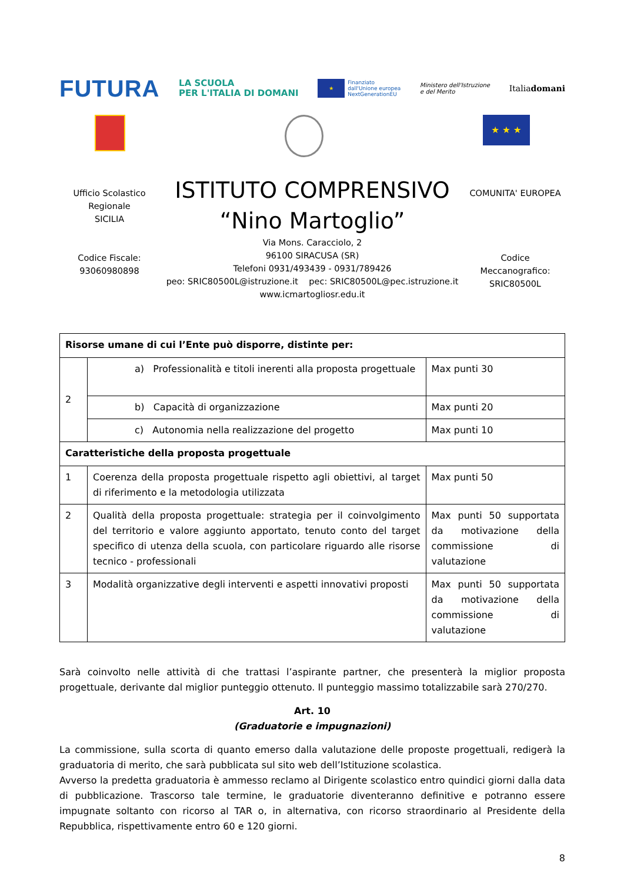FUTURA LA SCUOLA
PER L'ITALIA DI DOMANI ★ Finanziato
dall'Unione europea
NextGenerationEU Ministero dell'Istruzione
e del Merito Italiadomani
★ ★ ★
Ufficio Scolastico
Regionale
SICILIA
Codice Fiscale:
93060980898
ISTITUTO COMPRENSIVO
“Nino Martoglio”
Via Mons. Caracciolo, 2
96100 SIRACUSA (SR)
Telefoni 0931/493439 - 0931/789426
peo: SRIC80500L@istruzione.it pec: SRIC80500L@pec.istruzione.it
www.icmartogliosr.edu.it
COMUNITA' EUROPEA
Codice
Meccanografico:
SRIC80500L
| Risorse umane di cui l’Ente può disporre, distinte per: | | |
| 2 | a) Professionalità e titoli inerenti alla proposta progettuale | Max punti 30 |
| | b) Capacità di organizzazione | Max punti 20 |
| | c) Autonomia nella realizzazione del progetto | Max punti 10 |
| Caratteristiche della proposta progettuale | | |
| 1 | Coerenza della proposta progettuale rispetto agli obiettivi, al target di riferimento e la metodologia utilizzata | Max punti 50 |
| 2 | Qualità della proposta progettuale: strategia per il coinvolgimento del territorio e valore aggiunto apportato, tenuto conto del target specifico di utenza della scuola, con particolare riguardo alle risorse tecnico - professionali | Max punti 50 supportata da motivazione della commissione di valutazione |
| 3 | Modalità organizzative degli interventi e aspetti innovativi proposti | Max punti 50 supportata da motivazione della commissione di valutazione |
Sarà coinvolto nelle attività di che trattasi l’aspirante partner, che presenterà la miglior proposta progettuale, derivante dal miglior punteggio ottenuto. Il punteggio massimo totalizzabile sarà 270/270.
Art. 10
(Graduatorie e impugnazioni)
La commissione, sulla scorta di quanto emerso dalla valutazione delle proposte progettuali, redigerà la graduatoria di merito, che sarà pubblicata sul sito web dell’Istituzione scolastica.
Avverso la predetta graduatoria è ammesso reclamo al Dirigente scolastico entro quindici giorni dalla data di pubblicazione. Trascorso tale termine, le graduatorie diventeranno definitive e potranno essere impugnate soltanto con ricorso al TAR o, in alternativa, con ricorso straordinario al Presidente della Repubblica, rispettivamente entro 60 e 120 giorni.
8